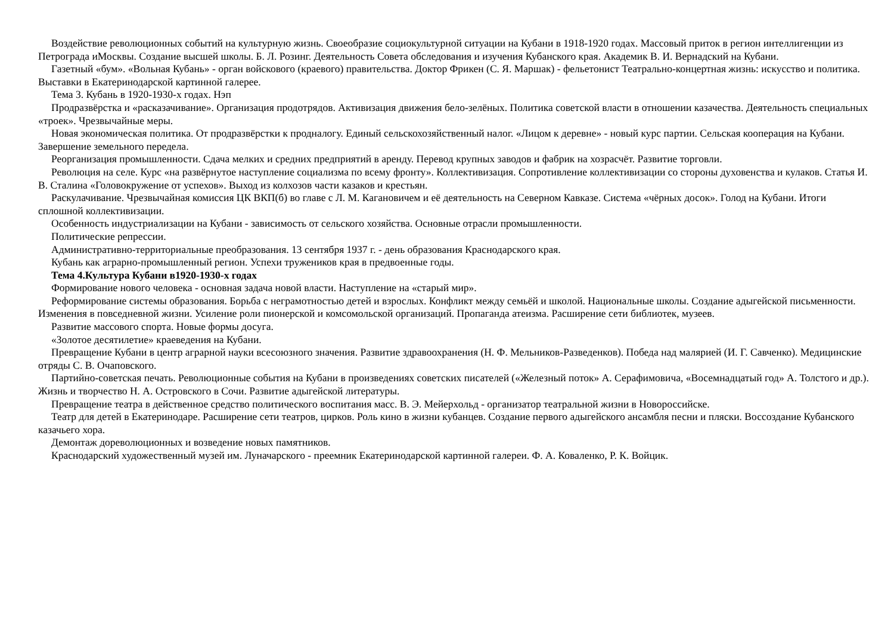Воздействие революционных событий на культурную жизнь. Своеобразие социокультурной ситуации на Кубани в 1918-1920 годах. Массовый приток в регион интеллигенции из Петрограда иМосквы. Создание высшей школы. Б. Л. Розинг. Деятельность Совета обследования и изучения Кубанского края. Академик В. И. Вернадский на Кубани.
Газетный «бум». «Вольная Кубань» - орган войскового (краевого) правительства. Доктор Фрикен (С. Я. Маршак) - фельетонист Театрально-концертная жизнь: искусство и политика. Выставки в Екатеринодарской картинной галерее.
Тема 3. Кубань в 1920-1930-х годах. Нэп
Продразвёрстка и «расказачивание». Организация продотрядов. Активизация движения бело-зелёных. Политика советской власти в отношении казачества. Деятельность специальных «троек». Чрезвычайные меры.
Новая экономическая политика. От продразвёрстки к продналогу. Единый сельскохозяйственный налог. «Лицом к деревне» - новый курс партии. Сельская кооперация на Кубани. Завершение земельного передела.
Реорганизация промышленности. Сдача мелких и средних предприятий в аренду. Перевод крупных заводов и фабрик на хозрасчёт. Развитие торговли.
Революция на селе. Курс «на развёрнутое наступление социализма по всему фронту». Коллективизация. Сопротивление коллективизации со стороны духовенства и кулаков. Статья И. В. Сталина «Головокружение от успехов». Выход из колхозов части казаков и крестьян.
Раскулачивание. Чрезвычайная комиссия ЦК ВКП(б) во главе с Л. М. Кагановичем и её деятельность на Северном Кавказе. Система «чёрных досок». Голод на Кубани. Итоги сплошной коллективизации.
Особенность индустриализации на Кубани - зависимость от сельского хозяйства. Основные отрасли промышленности.
Политические репрессии.
Административно-территориальные преобразования. 13 сентября 1937 г. - день образования Краснодарского края.
Кубань как аграрно-промышленный регион. Успехи тружеников края в предвоенные годы.
Тема 4.Культура Кубани в1920-1930-х годах
Формирование нового человека - основная задача новой власти. Наступление на «старый мир».
Реформирование системы образования. Борьба с неграмотностью детей и взрослых. Конфликт между семьёй и школой. Национальные школы. Создание адыгейской письменности. Изменения в повседневной жизни. Усиление роли пионерской и комсомольской организаций. Пропаганда атеизма. Расширение сети библиотек, музеев.
Развитие массового спорта. Новые формы досуга.
«Золотое десятилетие» краеведения на Кубани.
Превращение Кубани в центр аграрной науки всесоюзного значения. Развитие здравоохранения (Н. Ф. Мельников-Разведенков). Победа над малярией (И. Г. Савченко). Медицинские отряды С. В. Очаповского.
Партийно-советская печать. Революционные события на Кубани в произведениях советских писателей («Железный поток» А. Серафимовича, «Восемнадцатый год» А. Толстого и др.). Жизнь и творчество Н. А. Островского в Сочи. Развитие адыгейской литературы.
Превращение театра в действенное средство политического воспитания масс. В. Э. Мейерхольд - организатор театральной жизни в Новороссийске.
Театр для детей в Екатеринодаре. Расширение сети театров, цирков. Роль кино в жизни кубанцев. Создание первого адыгейского ансамбля песни и пляски. Воссоздание Кубанского казачьего хора.
Демонтаж дореволюционных и возведение новых памятников.
Краснодарский художественный музей им. Луначарского - преемник Екатеринодарской картинной галереи. Ф. А. Коваленко, Р. К. Войцик.